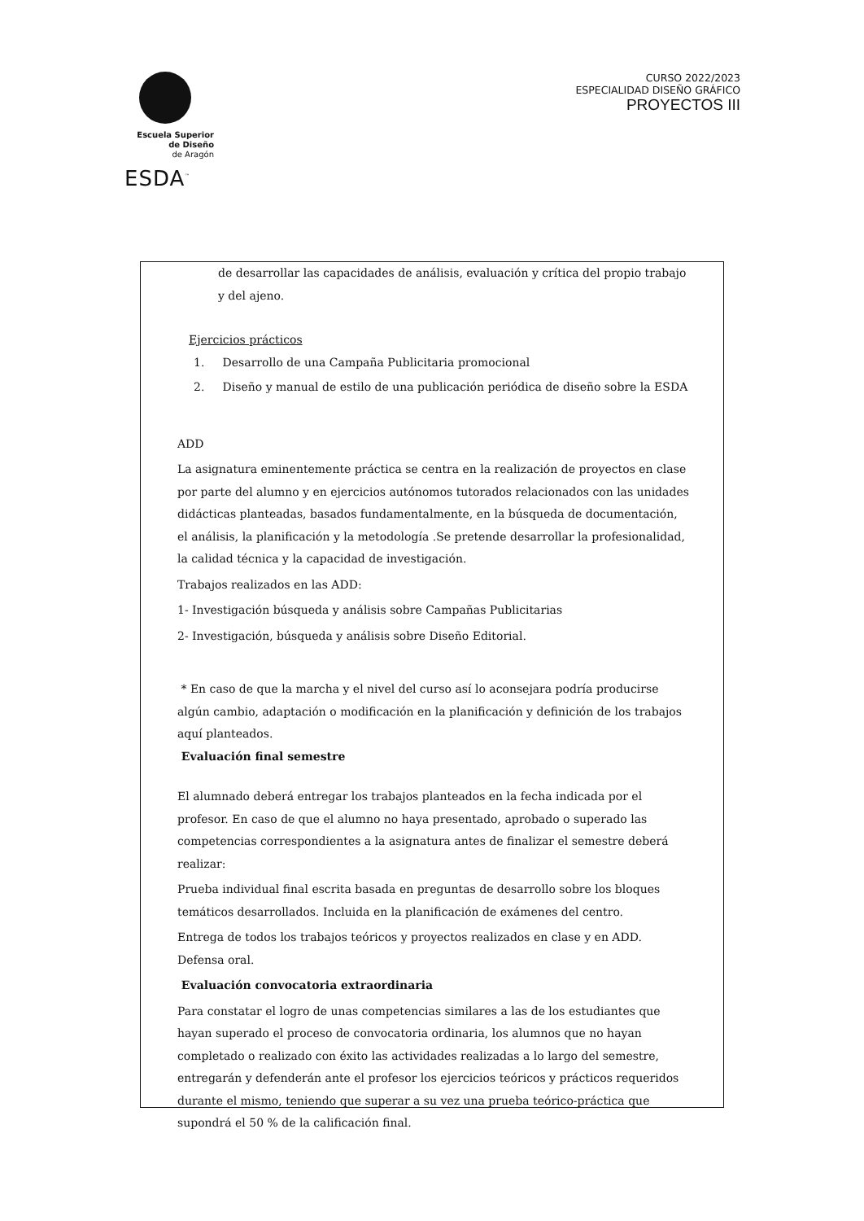Escuela Superior
de Diseño
de Aragón
ESDA<sup>™</sup>
CURSO 2022/2023
ESPECIALIDAD DISEÑO GRÁFICO
PROYECTOS III
de desarrollar las capacidades de análisis, evaluación y crítica del propio trabajo y del ajeno.
Ejercicios prácticos
1. Desarrollo de una Campaña Publicitaria promocional
2. Diseño y manual de estilo de una publicación periódica de diseño sobre la ESDA
ADD
La asignatura eminentemente práctica se centra en la realización de proyectos en clase por parte del alumno y en ejercicios autónomos tutorados relacionados con las unidades didácticas planteadas, basados fundamentalmente, en la búsqueda de documentación, el análisis, la planificación y la metodología .Se pretende desarrollar la profesionalidad, la calidad técnica y la capacidad de investigación.
Trabajos realizados en las ADD:
1- Investigación búsqueda y análisis sobre Campañas Publicitarias
2- Investigación, búsqueda y análisis sobre Diseño Editorial.
* En caso de que la marcha y el nivel del curso así lo aconsejara podría producirse algún cambio, adaptación o modificación en la planificación y definición de los trabajos aquí planteados.
Evaluación final semestre
El alumnado deberá entregar los trabajos planteados en la fecha indicada por el profesor. En caso de que el alumno no haya presentado, aprobado o superado las competencias correspondientes a la asignatura antes de finalizar el semestre deberá realizar:
Prueba individual final escrita basada en preguntas de desarrollo sobre los bloques temáticos desarrollados. Incluida en la planificación de exámenes del centro.
Entrega de todos los trabajos teóricos y proyectos realizados en clase y en ADD. Defensa oral.
Evaluación convocatoria extraordinaria
Para constatar el logro de unas competencias similares a las de los estudiantes que hayan superado el proceso de convocatoria ordinaria, los alumnos que no hayan completado o realizado con éxito las actividades realizadas a lo largo del semestre, entregarán y defenderán ante el profesor los ejercicios teóricos y prácticos requeridos durante el mismo, teniendo que superar a su vez una prueba teórico-práctica que supondrá el 50 % de la calificación final.